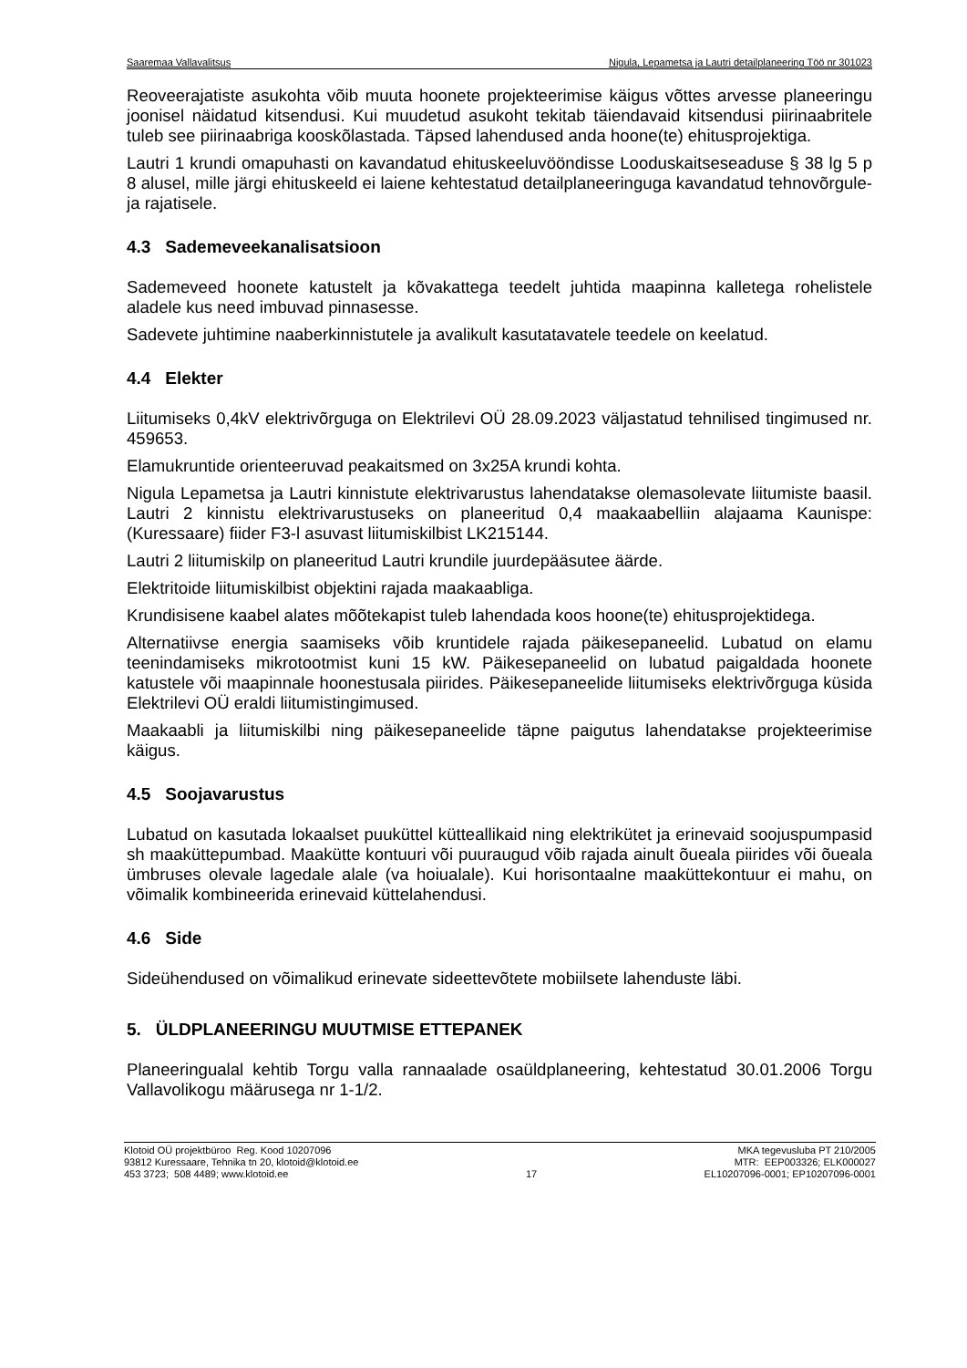Saaremaa Vallavalitsus Nigula, Lepametsa ja Lautri detailplaneering Töö nr 301023
Reoveerajatiste asukohta võib muuta hoonete projekteerimise käigus võttes arvesse planeeringu joonisel näidatud kitsendusi. Kui muudetud asukoht tekitab täiendavaid kitsendusi piirinaabritele tuleb see piirinaabriga kooskõlastada. Täpsed lahendused anda hoone(te) ehitusprojektiga.
Lautri 1 krundi omapuhasti on kavandatud ehituskeeluvööndisse Looduskaitseseaduse § 38 lg 5 p 8 alusel, mille järgi ehituskeeld ei laiene kehtestatud detailplaneeringuga kavandatud tehnovõrgule- ja rajatisele.
4.3 Sademeveekanalisatsioon
Sademeveed hoonete katustelt ja kõvakattega teedelt juhtida maapinna kalletega rohelistele aladele kus need imbuvad pinnasesse.
Sadevete juhtimine naaberkinnistutele ja avalikult kasutatavatele teedele on keelatud.
4.4 Elekter
Liitumiseks 0,4kV elektrivõrguga on Elektrilevi OÜ 28.09.2023 väljastatud tehnilised tingimused nr. 459653.
Elamukruntide orienteeruvad peakaitsmed on 3x25A krundi kohta.
Nigula Lepametsa ja Lautri kinnistute elektrivarustus lahendatakse olemasolevate liitumiste baasil. Lautri 2 kinnistu elektrivarustuseks on planeeritud 0,4 maakaabelliin alajaama Kaunispe:(Kuressaare) fiider F3-l asuvast liitumiskilbist LK215144.
Lautri 2 liitumiskilp on planeeritud Lautri krundile juurdepääsutee äärde.
Elektritoide liitumiskilbist objektini rajada maakaabliga.
Krundisisene kaabel alates mõõtekapist tuleb lahendada koos hoone(te) ehitusprojektidega.
Alternatiivse energia saamiseks võib kruntidele rajada päikesepaneelid. Lubatud on elamu teenindamiseks mikrotootmist kuni 15 kW. Päikesepaneelid on lubatud paigaldada hoonete katustele või maapinnale hoonestusala piirides. Päikesepaneelide liitumiseks elektrivõrguga küsida Elektrilevi OÜ eraldi liitumistingimused.
Maakaabli ja liitumiskilbi ning päikesepaneelide täpne paigutus lahendatakse projekteerimise käigus.
4.5 Soojavarustus
Lubatud on kasutada lokaalset puuküttel kütteallikaid ning elektrikütet ja erinevaid soojuspumpasid sh maaküttepumbad. Maakütte kontuuri või puuraugud võib rajada ainult õueala piirides või õueala ümbruses olevale lagedale alale (va hoiualale). Kui horisontaalne maaküttekontuur ei mahu, on võimalik kombineerida erinevaid küttelahendusi.
4.6 Side
Sideühendused on võimalikud erinevate sideettevõtete mobiilsete lahenduste läbi.
5. ÜLDPLANEERINGU MUUTMISE ETTEPANEK
Planeeringualal kehtib Torgu valla rannaalade osaüldplaneering, kehtestatud 30.01.2006 Torgu Vallavolikogu määrusega nr 1-1/2.
Klotoid OÜ projektbüroo Reg. Kood 10207096
93812 Kuressaare, Tehnika tn 20, klotoid@klotoid.ee
453 3723; 508 4489; www.klotoid.ee
17 MKA tegevusluba PT 210/2005
MTR: EEP003326; ELK000027
EL10207096-0001; EP10207096-0001